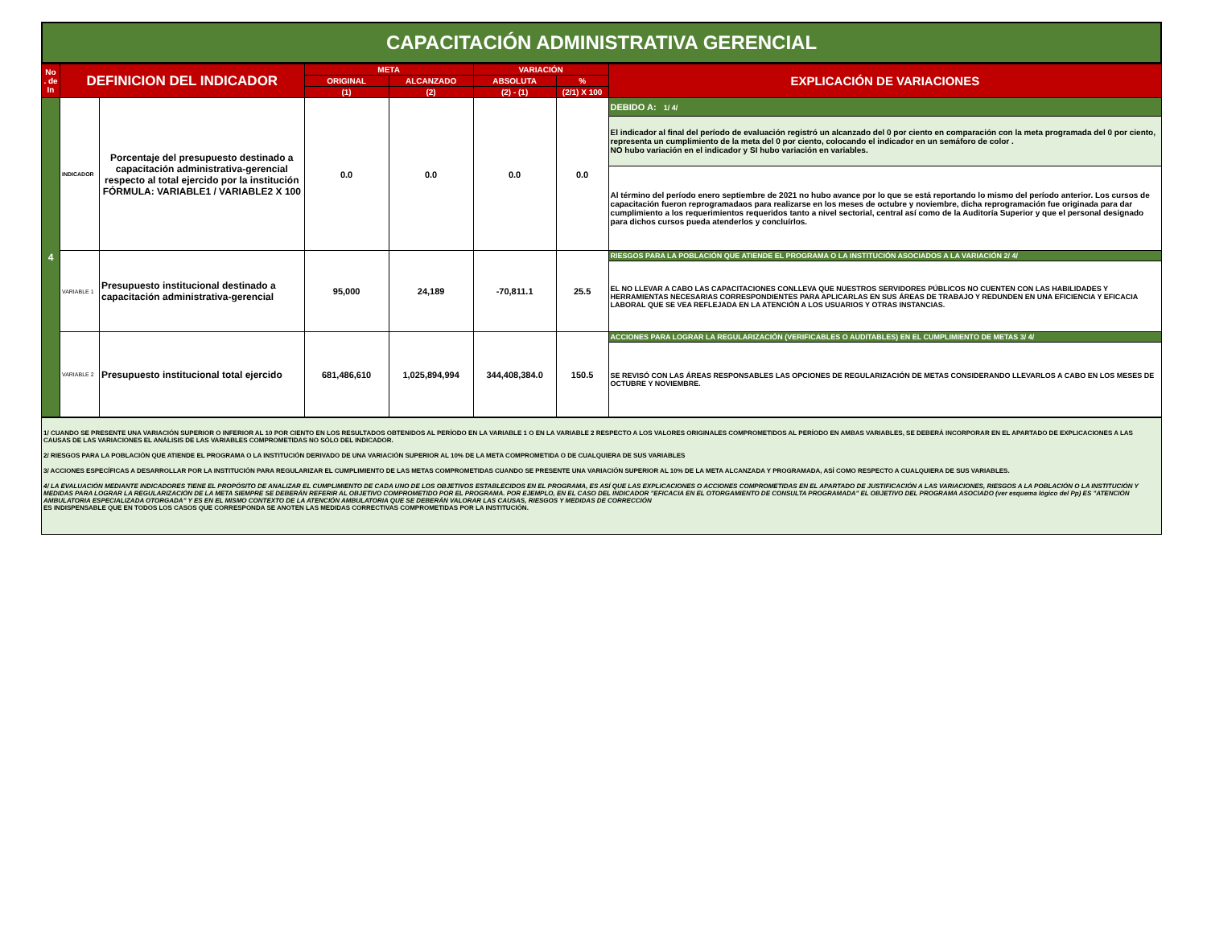CAPACITACIÓN ADMINISTRATIVA GERENCIAL
| No . de In | DEFINICION DEL INDICADOR | | META | | VARIACIÓN | | EXPLICACIÓN DE VARIACIONES |
| --- | --- | --- | --- | --- | --- | --- | --- |
| | | | ORIGINAL | ALCANZADO | ABSOLUTA | % | |
| | | | (1) | (2) | (2) - (1) | (2/1) X 100 | |
| 4 | INDICADOR | Porcentaje del presupuesto destinado a capacitación administrativa-gerencial respecto al total ejercido por la institución FÓRMULA: VARIABLE1 / VARIABLE2 X 100 | 0.0 | 0.0 | 0.0 | 0.0 | DEBIDO A: 1/ 4/ |
| | | | | | | | El indicador al final del período de evaluación registró un alcanzado del 0 por ciento en comparación con la meta programada del 0 por ciento, representa un cumplimiento de la meta del 0 por ciento, colocando el indicador en un semáforo de color . NO hubo variación en el indicador y SI hubo variación en variables. Al término del período enero septiembre de 2021 no hubo avance por lo que se está reportando lo mismo del período anterior. Los cursos de capacitación fueron reprogramadaos para realizarse en los meses de octubre y noviembre, dicha reprogramación fue originada para dar cumplimiento a los requerimientos requeridos tanto a nivel sectorial, central así como de la Auditoría Superior y que el personal designado para dichos cursos pueda atenderlos y concluírlos. |
| | VARIABLE 1 | Presupuesto institucional destinado a capacitación administrativa-gerencial | 95,000 | 24,189 | -70,811.1 | 25.5 | RIESGOS PARA LA POBLACIÓN QUE ATIENDE EL PROGRAMA O LA INSTITUCIÓN ASOCIADOS A LA VARIACIÓN 2/ 4/ |
| | | | | | | | EL NO LLEVAR A CABO LAS CAPACITACIONES CONLLEVA QUE NUESTROS SERVIDORES PÚBLICOS NO CUENTEN CON LAS HABILIDADES Y HERRAMIENTAS NECESARIAS CORRESPONDIENTES PARA APLICARLAS EN SUS ÁREAS DE TRABAJO Y REDUNDEN EN UNA EFICIENCIA Y EFICACIA LABORAL QUE SE VEA REFLEJADA EN LA ATENCIÓN A LOS USUARIOS Y OTRAS INSTANCIAS. |
| | VARIABLE 2 | Presupuesto institucional total ejercido | 681,486,610 | 1,025,894,994 | 344,408,384.0 | 150.5 | ACCIONES PARA LOGRAR LA REGULARIZACIÓN (VERIFICABLES O AUDITABLES) EN EL CUMPLIMIENTO DE METAS 3/ 4/ |
| | | | | | | | SE REVISÓ CON LAS ÁREAS RESPONSABLES LAS OPCIONES DE REGULARIZACIÓN DE METAS CONSIDERANDO LLEVARLOS A CABO EN LOS MESES DE OCTUBRE Y NOVIEMBRE. |
1/ CUANDO SE PRESENTE UNA VARIACIÓN SUPERIOR O INFERIOR AL 10 POR CIENTO EN LOS RESULTADOS OBTENIDOS AL PERÍODO EN LA VARIABLE 1 O EN LA VARIABLE 2 RESPECTO A LOS VALORES ORIGINALES COMPROMETIDOS AL PERÍODO EN AMBAS VARIABLES, SE DEBERÁ INCORPORAR EN EL APARTADO DE EXPLICACIONES A LAS CAUSAS DE LAS VARIACIONES EL ANÁLISIS DE LAS VARIABLES COMPROMETIDAS NO SÓLO DEL INDICADOR.
2/ RIESGOS PARA LA POBLACIÓN QUE ATIENDE EL PROGRAMA O LA INSTITUCIÓN DERIVADO DE UNA VARIACIÓN SUPERIOR AL 10% DE LA META COMPROMETIDA O DE CUALQUIERA DE SUS VARIABLES
3/ ACCIONES ESPECÍFICAS A DESARROLLAR POR LA INSTITUCIÓN PARA REGULARIZAR EL CUMPLIMIENTO DE LAS METAS COMPROMETIDAS CUANDO SE PRESENTE UNA VARIACIÓN SUPERIOR AL 10% DE LA META ALCANZADA Y PROGRAMADA, ASÍ COMO RESPECTO A CUALQUIERA DE SUS VARIABLES.
4/ LA EVALUACIÓN MEDIANTE INDICADORES TIENE EL PROPÓSITO DE ANALIZAR EL CUMPLIMIENTO DE CADA UNO DE LOS OBJETIVOS ESTABLECIDOS EN EL PROGRAMA, ES ASÍ QUE LAS EXPLICACIONES O ACCIONES COMPROMETIDAS EN EL APARTADO DE JUSTIFICACIÓN A LAS VARIACIONES, RIESGOS A LA POBLACIÓN O LA INSTITUCIÓN Y MEDIDAS PARA LOGRAR LA REGULARIZACIÓN DE LA META SIEMPRE SE DEBERÁN REFERIR AL OBJETIVO COMPROMETIDO POR EL PROGRAMA. POR EJEMPLO, EN EL CASO DEL INDICADOR "EFICACIA EN EL OTORGAMIENTO DE CONSULTA PROGRAMADA" EL OBJETIVO DEL PROGRAMA ASOCIADO (ver esquema lógico del Pp) ES "ATENCIÓN AMBULATORIA ESPECIALIZADA OTORGADA" Y ES EN EL MISMO CONTEXTO DE LA ATENCIÓN AMBULATORIA QUE SE DEBERÁN VALORAR LAS CAUSAS, RIESGOS Y MEDIDAS DE CORRECCIÓN
ES INDISPENSABLE QUE EN TODOS LOS CASOS QUE CORRESPONDA SE ANOTEN LAS MEDIDAS CORRECTIVAS COMPROMETIDAS POR LA INSTITUCIÓN.